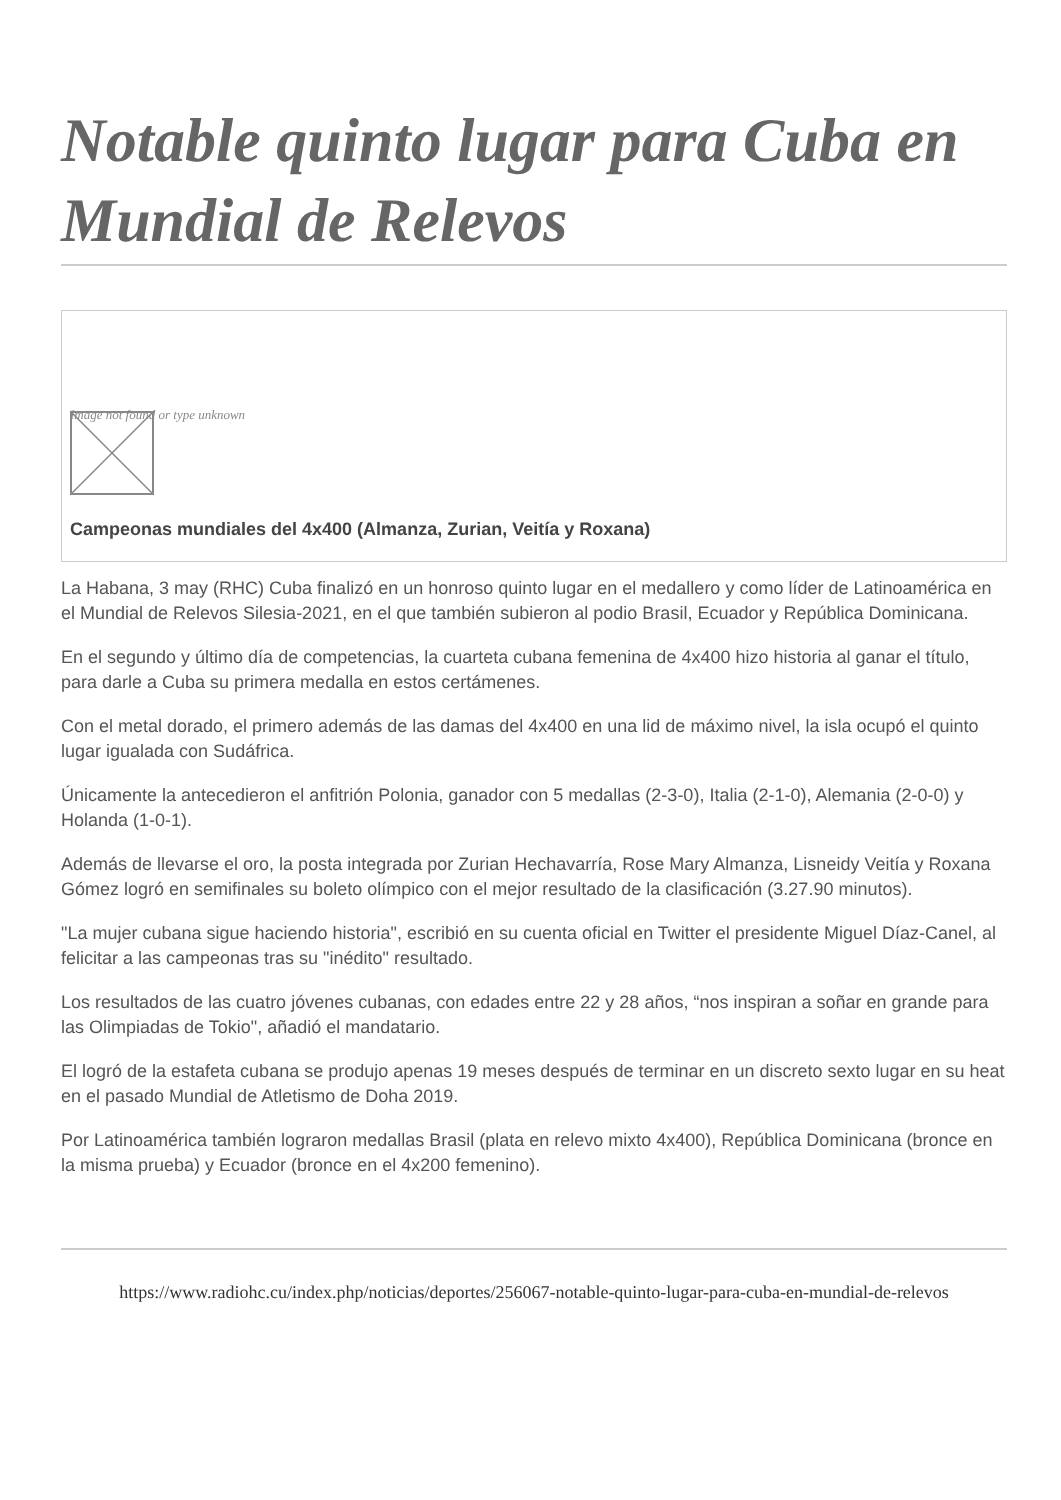Notable quinto lugar para Cuba en Mundial de Relevos
Image not found or type unknown
Campeonas mundiales del 4x400 (Almanza, Zurian, Veitía y Roxana)
La Habana, 3 may (RHC) Cuba finalizó en un honroso quinto lugar en el medallero y como líder de Latinoamérica en el Mundial de Relevos Silesia-2021, en el que también subieron al podio Brasil, Ecuador y República Dominicana.
En el segundo y último día de competencias, la cuarteta cubana femenina de 4x400 hizo historia al ganar el título, para darle a Cuba su primera medalla en estos certámenes.
Con el metal dorado, el primero además de las damas del 4x400 en una lid de máximo nivel, la isla ocupó el quinto lugar igualada con Sudáfrica.
Únicamente la antecedieron el anfitrión Polonia, ganador con 5 medallas (2-3-0), Italia (2-1-0), Alemania (2-0-0) y Holanda (1-0-1).
Además de llevarse el oro, la posta integrada por Zurian Hechavarría, Rose Mary Almanza, Lisneidy Veitía y Roxana Gómez logró en semifinales su boleto olímpico con el mejor resultado de la clasificación (3.27.90 minutos).
"La mujer cubana sigue haciendo historia", escribió en su cuenta oficial en Twitter el presidente Miguel Díaz-Canel, al felicitar a las campeonas tras su "inédito" resultado.
Los resultados de las cuatro jóvenes cubanas, con edades entre 22 y 28 años, “nos inspiran a soñar en grande para las Olimpiadas de Tokio", añadió el mandatario.
El logró de la estafeta cubana se produjo apenas 19 meses después de terminar en un discreto sexto lugar en su heat en el pasado Mundial de Atletismo de Doha 2019.
Por Latinoamérica también lograron medallas Brasil (plata en relevo mixto 4x400), República Dominicana (bronce en la misma prueba) y Ecuador (bronce en el 4x200 femenino).
https://www.radiohc.cu/index.php/noticias/deportes/256067-notable-quinto-lugar-para-cuba-en-mundial-de-relevos